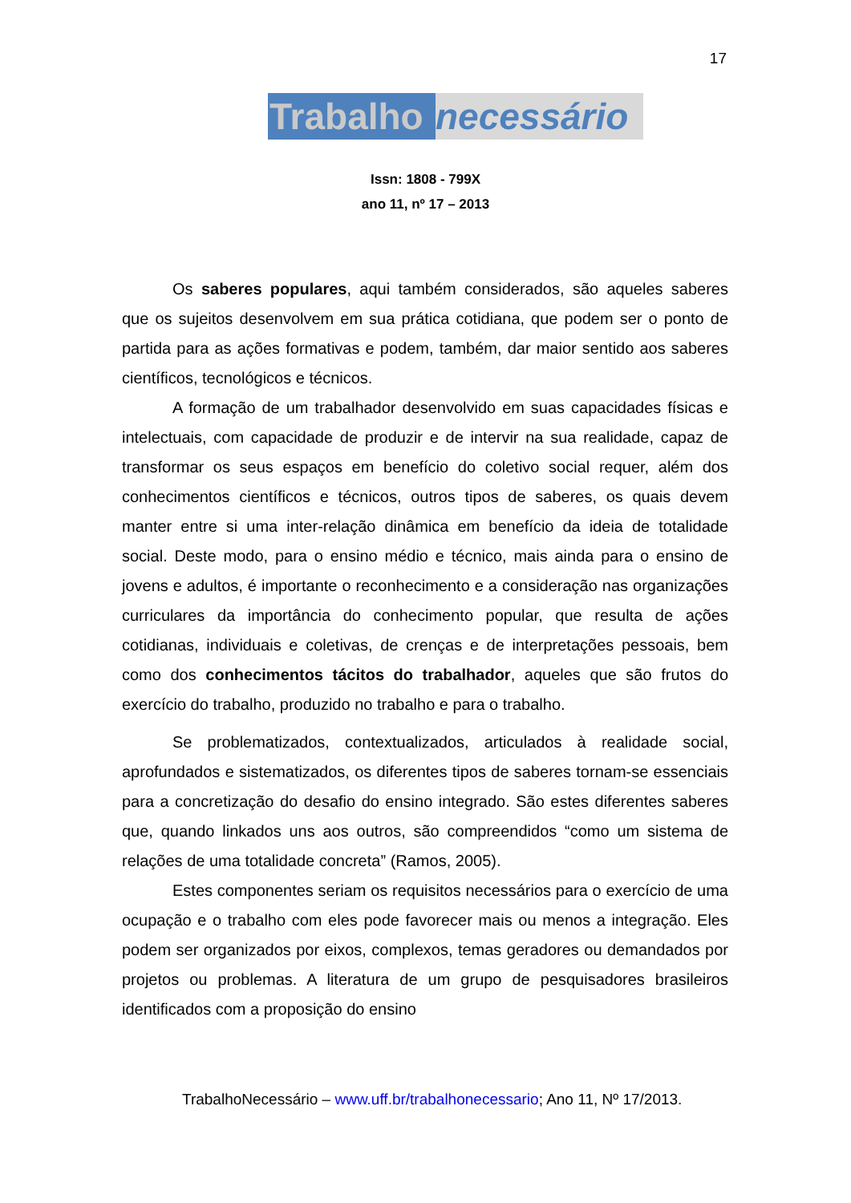17
Trabalho necessário
Issn: 1808 - 799X
ano 11, nº 17 – 2013
Os saberes populares, aqui também considerados, são aqueles saberes que os sujeitos desenvolvem em sua prática cotidiana, que podem ser o ponto de partida para as ações formativas e podem, também, dar maior sentido aos saberes científicos, tecnológicos e técnicos.
A formação de um trabalhador desenvolvido em suas capacidades físicas e intelectuais, com capacidade de produzir e de intervir na sua realidade, capaz de transformar os seus espaços em benefício do coletivo social requer, além dos conhecimentos científicos e técnicos, outros tipos de saberes, os quais devem manter entre si uma inter-relação dinâmica em benefício da ideia de totalidade social. Deste modo, para o ensino médio e técnico, mais ainda para o ensino de jovens e adultos, é importante o reconhecimento e a consideração nas organizações curriculares da importância do conhecimento popular, que resulta de ações cotidianas, individuais e coletivas, de crenças e de interpretações pessoais, bem como dos conhecimentos tácitos do trabalhador, aqueles que são frutos do exercício do trabalho, produzido no trabalho e para o trabalho.
Se problematizados, contextualizados, articulados à realidade social, aprofundados e sistematizados, os diferentes tipos de saberes tornam-se essenciais para a concretização do desafio do ensino integrado. São estes diferentes saberes que, quando linkados uns aos outros, são compreendidos “como um sistema de relações de uma totalidade concreta” (Ramos, 2005).
Estes componentes seriam os requisitos necessários para o exercício de uma ocupação e o trabalho com eles pode favorecer mais ou menos a integração. Eles podem ser organizados por eixos, complexos, temas geradores ou demandados por projetos ou problemas. A literatura de um grupo de pesquisadores brasileiros identificados com a proposição do ensino
TrabalhoNecessário – www.uff.br/trabalhonecessario; Ano 11, Nº 17/2013.